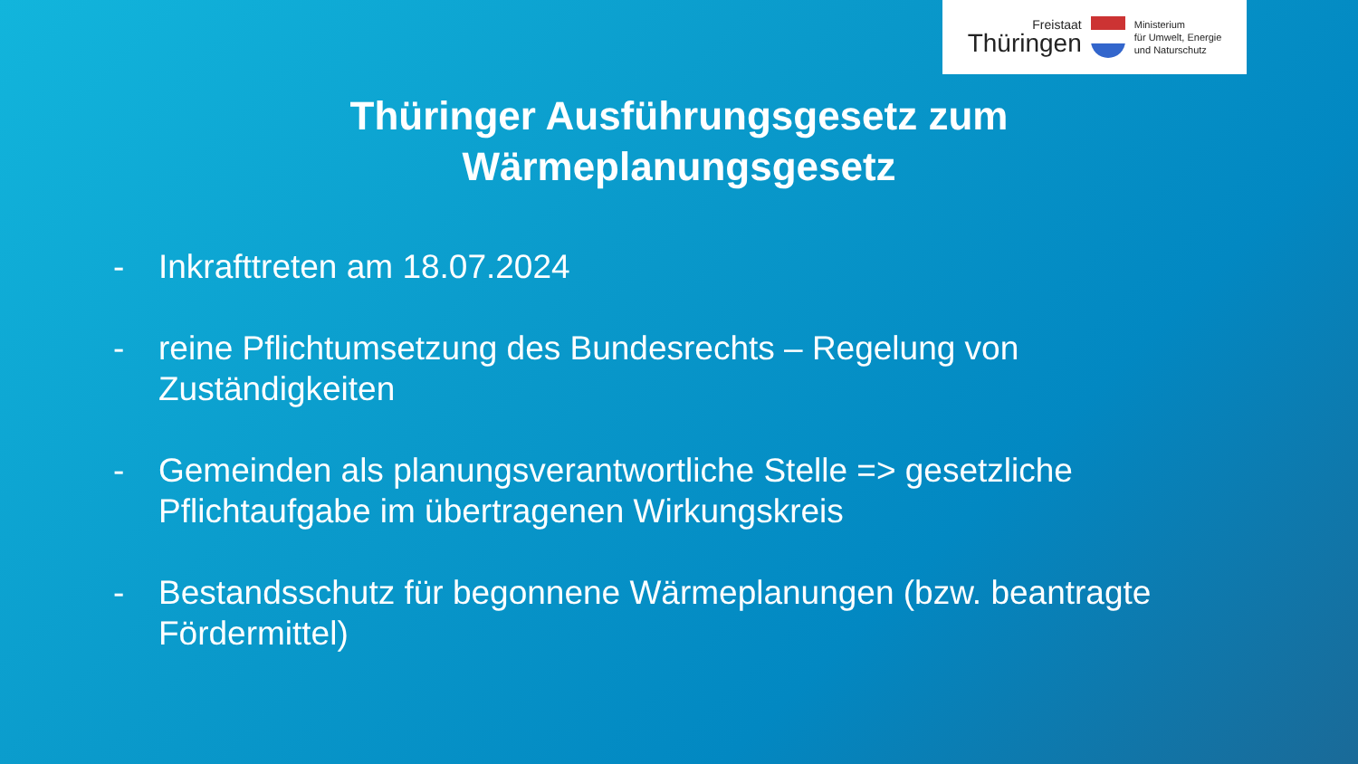Freistaat
Thüringen
Ministerium
für Umwelt, Energie
und Naturschutz
Thüringer Ausführungsgesetz zum
Wärmeplanungsgesetz
- Inkrafttreten am 18.07.2024
- reine Pflichtumsetzung des Bundesrechts – Regelung von Zuständigkeiten
- Gemeinden als planungsverantwortliche Stelle => gesetzliche Pflichtaufgabe im übertragenen Wirkungskreis
- Bestandsschutz für begonnene Wärmeplanungen (bzw. beantragte Fördermittel)